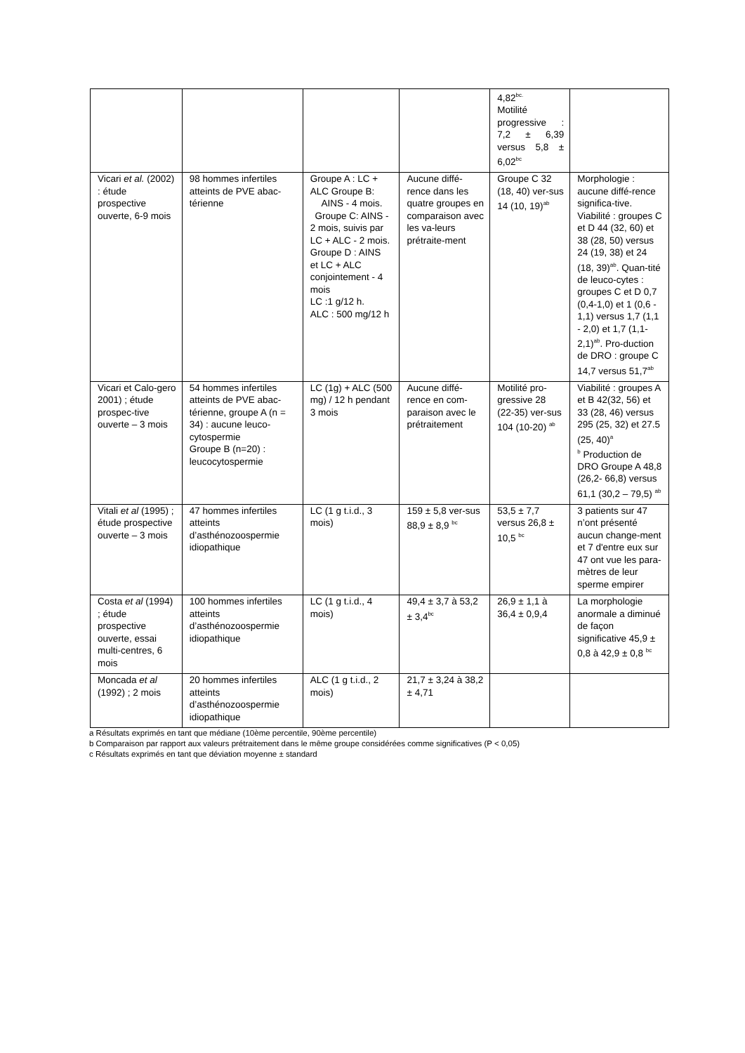| | | | | 4,82<sup>bc.</sup> Motilité progressive : 7,2 ± 6,39 versus 5,8 ± 6,02<sup>bc</sup> | |
| Vicari et al. (2002) : étude prospective ouverte, 6-9 mois | 98 hommes infertiles atteints de PVE abac-térienne | Groupe A : LC + ALC Groupe B: AINS - 4 mois. Groupe C: AINS - 2 mois, suivis par LC + ALC - 2 mois. Groupe D : AINS et LC + ALC conjointement - 4 mois LC :1 g/12 h. ALC : 500 mg/12 h | Aucune diffé-rence dans les quatre groupes en comparaison avec les va-leurs prétraite-ment | Groupe C 32 (18, 40) ver-sus 14 (10, 19)<sup>ab</sup> | Morphologie : aucune diffé-rence significa-tive. Viabilité : groupes C et D 44 (32, 60) et 38 (28, 50) versus 24 (19, 38) et 24 (18, 39)<sup>ab</sup>. Quan-tité de leuco-cytes : groupes C et D 0,7 (0,4-1,0) et 1 (0,6 - 1,1) versus 1,7 (1,1 - 2,0) et 1,7 (1,1-2,1)<sup>ab</sup>. Pro-duction de DRO : groupe C 14,7 versus 51,7<sup>ab</sup> |
| Vicari et Calo-gero 2001) ; étude prospec-tive ouverte – 3 mois | 54 hommes infertiles atteints de PVE abac-térienne, groupe A (n = 34) : aucune leuco-cytospermie Groupe B (n=20) : leucocytospermie | LC (1g) + ALC (500 mg) / 12 h pendant 3 mois | Aucune diffé-rence en com-paraison avec le prétraitement | Motilité pro-gressive 28 (22-35) ver-sus 104 (10-20) <sup>ab</sup> | Viabilité : groupes A et B 42(32, 56) et 33 (28, 46) versus 295 (25, 32) et 27.5 (25, 40)<sup>a</sup> <sup>b</sup> Production de DRO Groupe A 48,8 (26,2- 66,8) versus 61,1 (30,2 – 79,5) <sup>ab</sup> |
| Vitali et al (1995) ; étude prospective ouverte – 3 mois | 47 hommes infertiles atteints d’asthénozoospermie idiopathique | LC (1 g t.i.d., 3 mois) | 159 ± 5,8 ver-sus 88,9 ± 8,9 <sup>bc</sup> | 53,5 ± 7,7 versus 26,8 ± 10,5 <sup>bc</sup> | 3 patients sur 47 n’ont présenté aucun change-ment et 7 d'entre eux sur 47 ont vue les para-mètres de leur sperme empirer |
| Costa et al (1994) ; étude prospective ouverte, essai multi-centres, 6 mois | 100 hommes infertiles atteints d’asthénozoospermie idiopathique | LC (1 g t.i.d., 4 mois) | 49,4 ± 3,7 à 53,2 ± 3,4<sup>bc</sup> | 26,9 ± 1,1 à 36,4 ± 0,9,4 | La morphologie anormale a diminué de façon significative 45,9 ± 0,8 à 42,9 ± 0,8 <sup>bc</sup> |
| Moncada et al (1992) ; 2 mois | 20 hommes infertiles atteints d’asthénozoospermie idiopathique | ALC (1 g t.i.d., 2 mois) | 21,7 ± 3,24 à 38,2 ± 4,71 | | |
a Résultats exprimés en tant que médiane (10ème percentile, 90ème percentile)
b Comparaison par rapport aux valeurs prétraitement dans le même groupe considérées comme significatives (P < 0,05)
c Résultats exprimés en tant que déviation moyenne ± standard